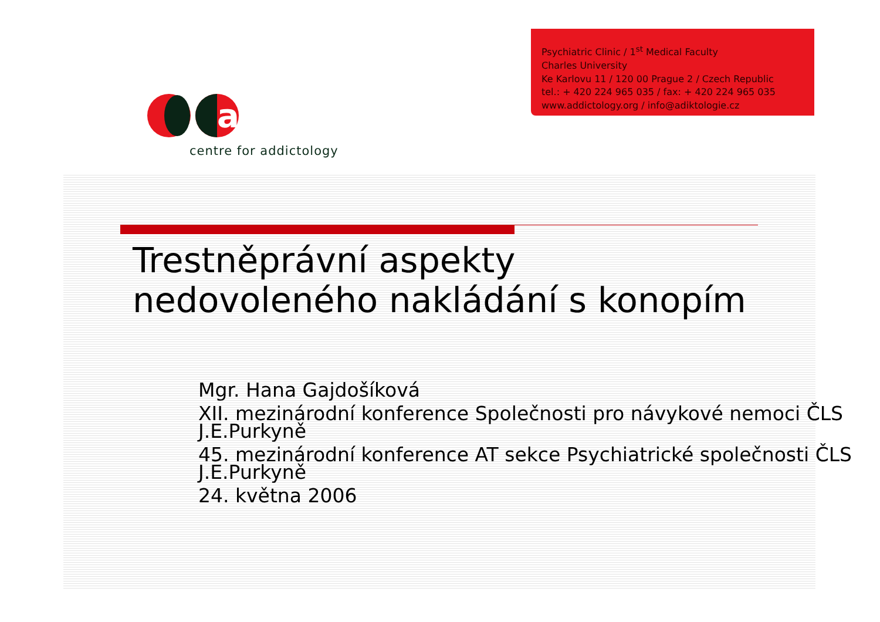a
centre for addictology
Psychiatric Clinic / 1<sup>st</sup> Medical Faculty
Charles University
Ke Karlovu 11 / 120 00 Prague 2 / Czech Republic
tel.: + 420 224 965 035 / fax: + 420 224 965 035
www.addictology.org / info@adiktologie.cz
Trestněprávní aspekty
nedovoleného nakládání s konopím
Mgr. Hana Gajdošíková
XII. mezinárodní konference Společnosti pro návykové nemoci ČLS J.E.Purkyně
45. mezinárodní konference AT sekce Psychiatrické společnosti ČLS J.E.Purkyně
24. května 2006